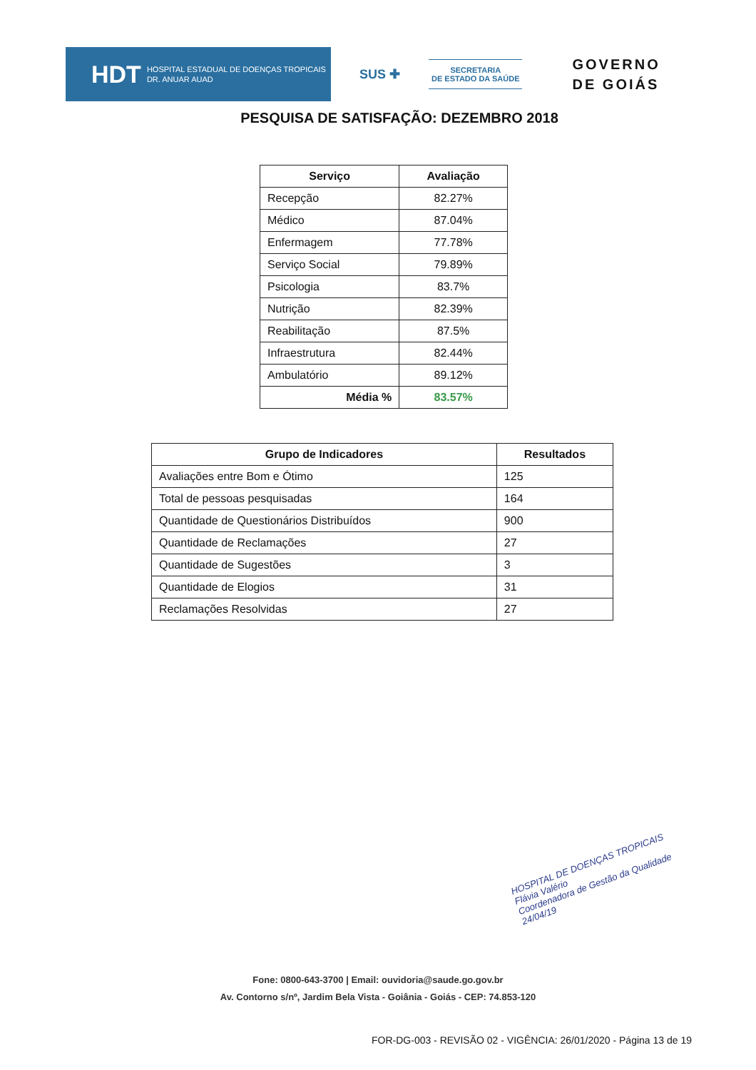HDT HOSPITAL ESTADUAL DE DOENÇAS TROPICAIS
DR. ANUAR AUAD
SUS ✚
SECRETARIA
DE ESTADO DA SAÚDE
GOVERNO
DE GOIÁS
PESQUISA DE SATISFAÇÃO: DEZEMBRO 2018
| Serviço | Avaliação |
| --- | --- |
| Recepção | 82.27% |
| Médico | 87.04% |
| Enfermagem | 77.78% |
| Serviço Social | 79.89% |
| Psicologia | 83.7% |
| Nutrição | 82.39% |
| Reabilitação | 87.5% |
| Infraestrutura | 82.44% |
| Ambulatório | 89.12% |
| Média % | 83.57% |
| Grupo de Indicadores | Resultados |
| --- | --- |
| Avaliações entre Bom e Ótimo | 125 |
| Total de pessoas pesquisadas | 164 |
| Quantidade de Questionários Distribuídos | 900 |
| Quantidade de Reclamações | 27 |
| Quantidade de Sugestões | 3 |
| Quantidade de Elogios | 31 |
| Reclamações Resolvidas | 27 |
HOSPITAL DE DOENÇAS TROPICAIS
Flávia Valério
Coordenadora de Gestão da Qualidade
24/04/19
Fone: 0800-643-3700 | Email: ouvidoria@saude.go.gov.br
Av. Contorno s/nº, Jardim Bela Vista - Goiânia - Goiás - CEP: 74.853-120
FOR-DG-003 - REVISÃO 02 - VIGÊNCIA: 26/01/2020 - Página 13 de 19